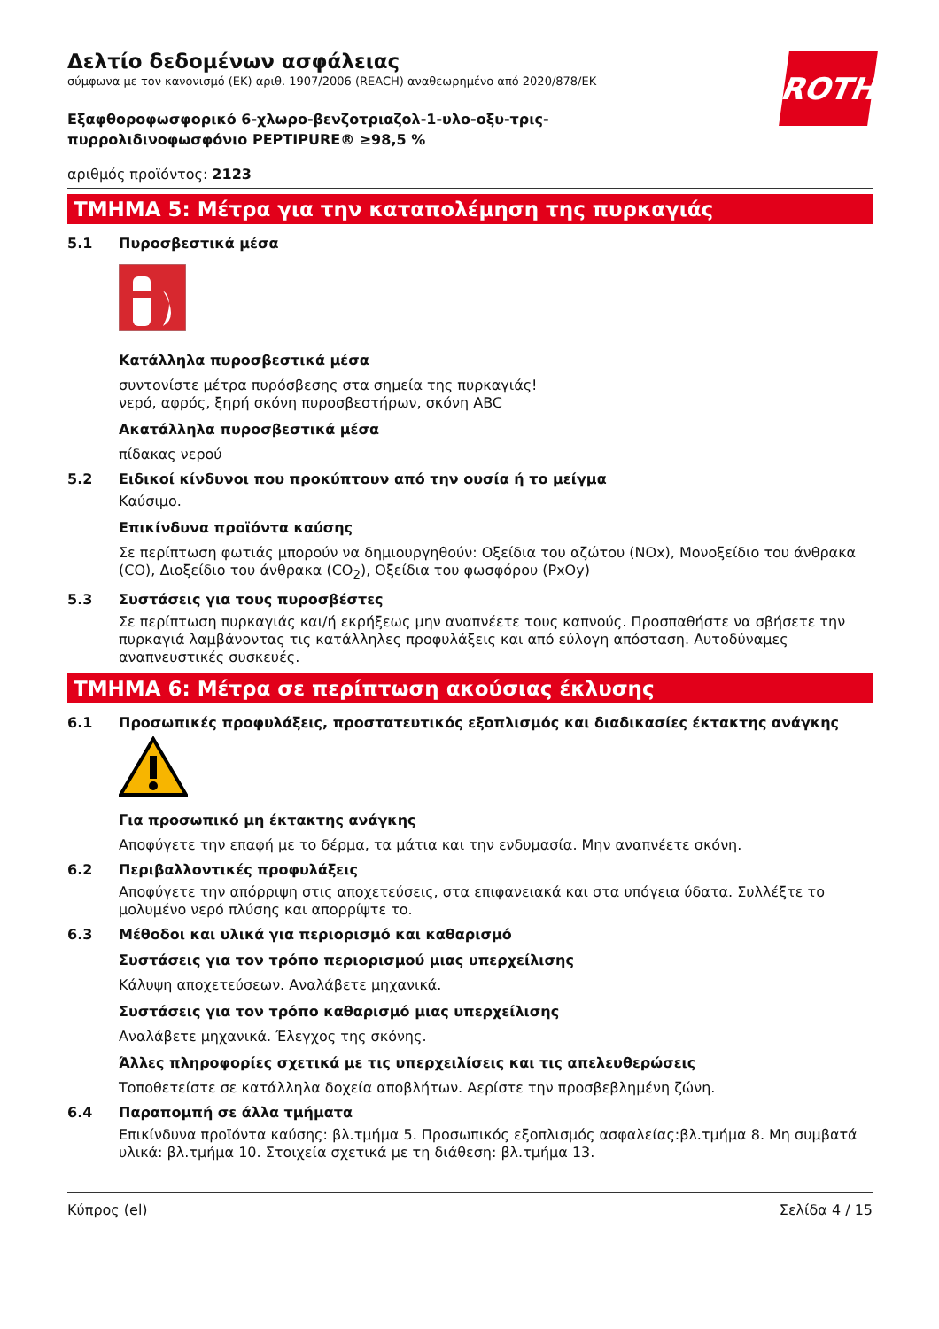Δελτίο δεδομένων ασφάλειας
σύμφωνα με τον κανονισμό (ΕΚ) αριθ. 1907/2006 (REACH) αναθεωρημένο από 2020/878/ΕΚ
ROTH
Εξαφθοροφωσφορικό 6-χλωρο-βενζοτριαζολ-1-υλο-οξυ-τρις-
πυρρολιδινοφωσφόνιο PEPTIPURE® ≥98,5 %
αριθμός προϊόντος: 2123
ΤΜΗΜΑ 5: Μέτρα για την καταπολέμηση της πυρκαγιάς
5.1 Πυροσβεστικά μέσα
Κατάλληλα πυροσβεστικά μέσα
συντονίστε μέτρα πυρόσβεσης στα σημεία της πυρκαγιάς!
νερό, αφρός, ξηρή σκόνη πυροσβεστήρων, σκόνη ABC
Ακατάλληλα πυροσβεστικά μέσα
πίδακας νερού
5.2 Ειδικοί κίνδυνοι που προκύπτουν από την ουσία ή το μείγμα
Καύσιμο.
Επικίνδυνα προϊόντα καύσης
Σε περίπτωση φωτιάς μπορούν να δημιουργηθούν: Οξείδια του αζώτου (NOx), Μονοξείδιο του άνθρακα (CO), Διοξείδιο του άνθρακα (CO<sub>2</sub>), Οξείδια του φωσφόρου (PxOy)
5.3 Συστάσεις για τους πυροσβέστες
Σε περίπτωση πυρκαγιάς και/ή εκρήξεως μην αναπνέετε τους καπνούς. Προσπαθήστε να σβήσετε την πυρκαγιά λαμβάνοντας τις κατάλληλες προφυλάξεις και από εύλογη απόσταση. Αυτοδύναμες αναπνευστικές συσκευές.
ΤΜΗΜΑ 6: Μέτρα σε περίπτωση ακούσιας έκλυσης
6.1 Προσωπικές προφυλάξεις, προστατευτικός εξοπλισμός και διαδικασίες έκτακτης ανάγκης
Για προσωπικό μη έκτακτης ανάγκης
Αποφύγετε την επαφή με το δέρμα, τα μάτια και την ενδυμασία. Μην αναπνέετε σκόνη.
6.2 Περιβαλλοντικές προφυλάξεις
Αποφύγετε την απόρριψη στις αποχετεύσεις, στα επιφανειακά και στα υπόγεια ύδατα. Συλλέξτε το μολυμένο νερό πλύσης και απορρίψτε το.
6.3 Μέθοδοι και υλικά για περιορισμό και καθαρισμό
Συστάσεις για τον τρόπο περιορισμού μιας υπερχείλισης
Κάλυψη αποχετεύσεων. Αναλάβετε μηχανικά.
Συστάσεις για τον τρόπο καθαρισμό μιας υπερχείλισης
Αναλάβετε μηχανικά. Έλεγχος της σκόνης.
Άλλες πληροφορίες σχετικά με τις υπερχειλίσεις και τις απελευθερώσεις
Τοποθετείστε σε κατάλληλα δοχεία αποβλήτων. Αερίστε την προσβεβλημένη ζώνη.
6.4 Παραπομπή σε άλλα τμήματα
Επικίνδυνα προϊόντα καύσης: βλ.τμήμα 5. Προσωπικός εξοπλισμός ασφαλείας:βλ.τμήμα 8. Μη συμβατά υλικά: βλ.τμήμα 10. Στοιχεία σχετικά με τη διάθεση: βλ.τμήμα 13.
Κύπρος (el) Σελίδα 4 / 15